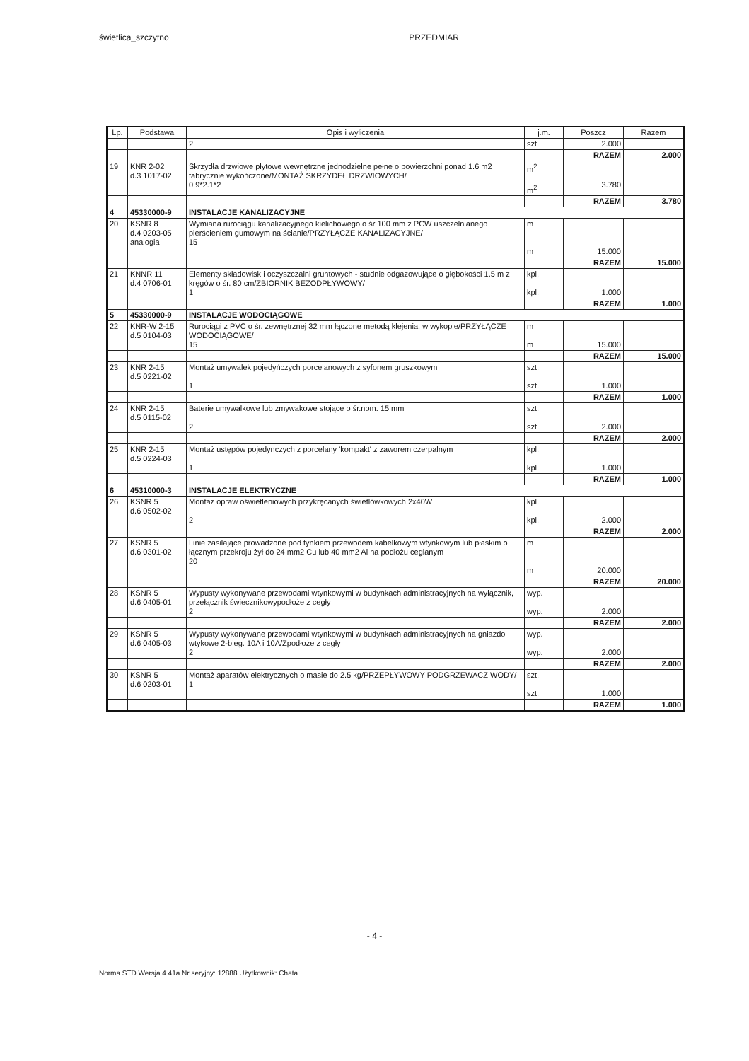świetlica_szczytno PRZEDMIAR
| Lp. | Podstawa | Opis i wyliczenia | j.m. | Poszcz | Razem |
| --- | --- | --- | --- | --- | --- |
| | | 2 | szt. | 2.000 | |
| | | | | RAZEM | 2.000 |
| 19 | KNR 2-02 d.3 1017-02 | Skrzydła drzwiowe płytowe wewnętrzne jednodzielne pełne o powierzchni ponad 1.6 m2 fabrycznie wykończone/MONTAŻ SKRZYDEŁ DRZWIOWYCH/ 0.9*2.1*2 | m<sup>2</sup> m<sup>2</sup> | 3.780 | |
| | | | | RAZEM | 3.780 |
| 4 | 45330000-9 | INSTALACJE KANALIZACYJNE | | | |
| 20 | KSNR 8 d.4 0203-05 analogia | Wymiana rurociągu kanalizacyjnego kielichowego o śr 100 mm z PCW uszczelnianego pierścieniem gumowym na ścianie/PRZYŁĄCZE KANALIZACYJNE/ 15 | m m | 15.000 | |
| | | | | RAZEM | 15.000 |
| 21 | KNNR 11 d.4 0706-01 | Elementy składowisk i oczyszczalni gruntowych - studnie odgazowujące o głębokości 1.5 m z kręgów o śr. 80 cm/ZBIORNIK BEZODPŁYWOWY/ 1 | kpl. kpl. | 1.000 | |
| | | | | RAZEM | 1.000 |
| 5 | 45330000-9 | INSTALACJE WODOCIĄGOWE | | | |
| 22 | KNR-W 2-15 d.5 0104-03 | Rurociągi z PVC o śr. zewnętrznej 32 mm łączone metodą klejenia, w wykopie/PRZYŁĄCZE WODOCIĄGOWE/ 15 | m m | 15.000 | |
| | | | | RAZEM | 15.000 |
| 23 | KNR 2-15 d.5 0221-02 | Montaż umywalek pojedyńczych porcelanowych z syfonem gruszkowym 1 | szt. szt. | 1.000 | |
| | | | | RAZEM | 1.000 |
| 24 | KNR 2-15 d.5 0115-02 | Baterie umywalkowe lub zmywakowe stojące o śr.nom. 15 mm 2 | szt. szt. | 2.000 | |
| | | | | RAZEM | 2.000 |
| 25 | KNR 2-15 d.5 0224-03 | Montaż ustępów pojedynczych z porcelany 'kompakt' z zaworem czerpalnym 1 | kpl. kpl. | 1.000 | |
| | | | | RAZEM | 1.000 |
| 6 | 45310000-3 | INSTALACJE ELEKTRYCZNE | | | |
| 26 | KSNR 5 d.6 0502-02 | Montaż opraw oświetleniowych przykręcanych świetlówkowych 2x40W 2 | kpl. kpl. | 2.000 | |
| | | | | RAZEM | 2.000 |
| 27 | KSNR 5 d.6 0301-02 | Linie zasilające prowadzone pod tynkiem przewodem kabelkowym wtynkowym lub płaskim o łącznym przekroju żył do 24 mm2 Cu lub 40 mm2 Al na podłożu ceglanym 20 | m m | 20.000 | |
| | | | | RAZEM | 20.000 |
| 28 | KSNR 5 d.6 0405-01 | Wypusty wykonywane przewodami wtynkowymi w budynkach administracyjnych na wyłącznik, przełącznik świecznikowypodłoże z cegły 2 | wyp. wyp. | 2.000 | |
| | | | | RAZEM | 2.000 |
| 29 | KSNR 5 d.6 0405-03 | Wypusty wykonywane przewodami wtynkowymi w budynkach administracyjnych na gniazdo wtykowe 2-bieg. 10A i 10A/Zpodłoże z cegły 2 | wyp. wyp. | 2.000 | |
| | | | | RAZEM | 2.000 |
| 30 | KSNR 5 d.6 0203-01 | Montaż aparatów elektrycznych o masie do 2.5 kg/PRZEPŁYWOWY PODGRZEWACZ WODY/ 1 | szt. szt. | 1.000 | |
| | | | | RAZEM | 1.000 |
- 4 -
Norma STD Wersja 4.41a Nr seryjny: 12888 Użytkownik: Chata